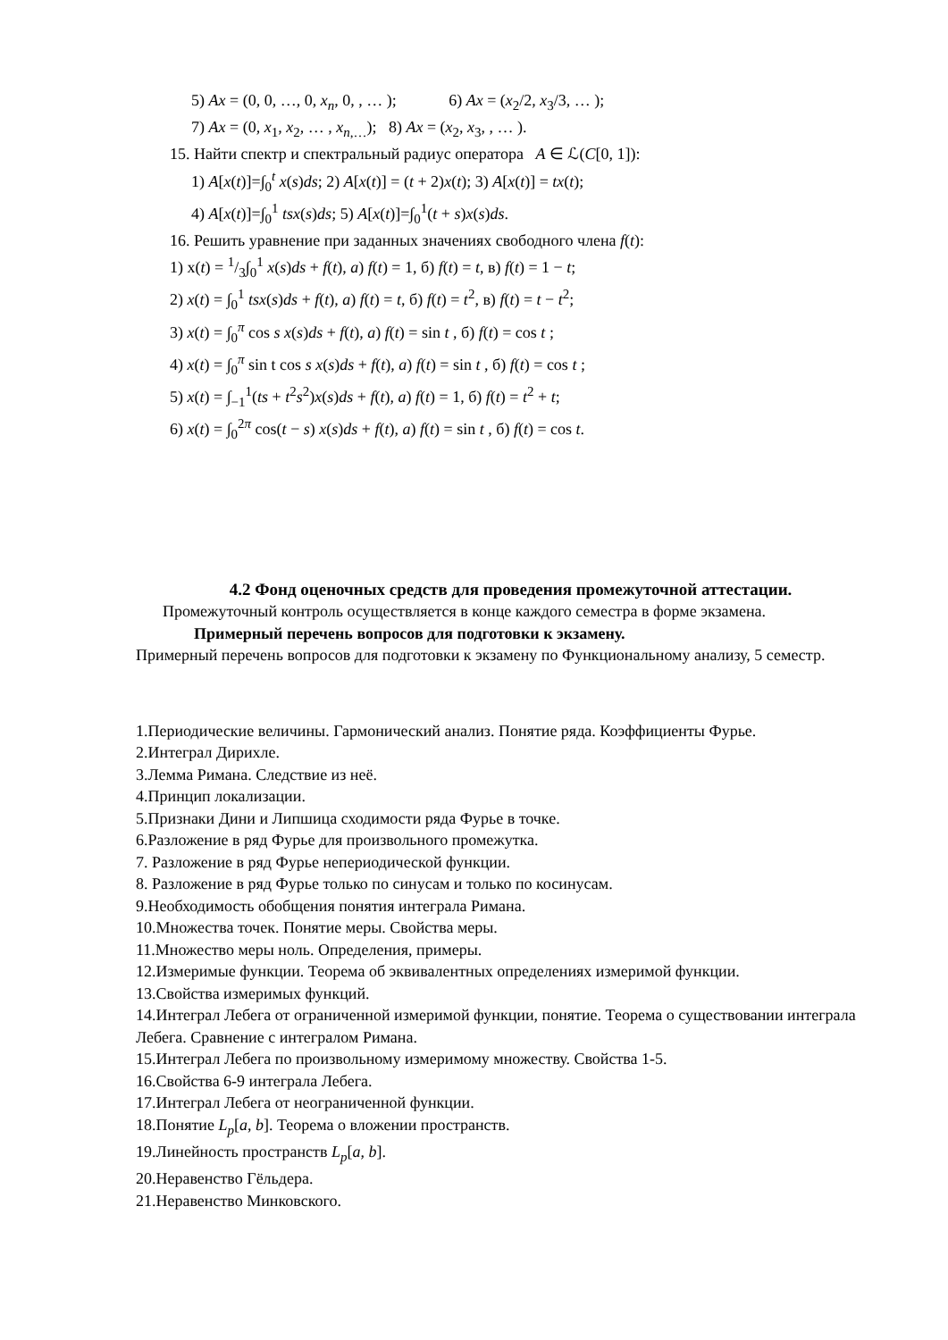5) Ax = (0, 0, …, 0, x<sub>n</sub>, 0, , … ); 6) Ax = (x<sub>2</sub>/2, x<sub>3</sub>/3, … );
7) Ax = (0, x<sub>1</sub>, x<sub>2</sub>, … , x<sub>n</sub><sub>,…</sub>); 8) Ax = (x<sub>2</sub>, x<sub>3</sub>, , … ).
15. Найти спектр и спектральный радиус оператора A ∈ ℒ(C[0, 1]):
1) A[x(t)]=∫<sub>0</sub><sup>t</sup> x(s)ds; 2) A[x(t)] = (t + 2)x(t); 3) A[x(t)] = tx(t);
4) A[x(t)]=∫<sub>0</sub><sup>1</sup> tsx(s)ds; 5) A[x(t)]=∫<sub>0</sub><sup>1</sup>(t + s)x(s)ds.
16. Решить уравнение при заданных значениях свободного члена f(t):
1) x(t) = 1/3∫<sub>0</sub><sup>1</sup> x(s)ds + f(t), a) f(t) = 1, б) f(t) = t, в) f(t) = 1 − t;
2) x(t) = ∫<sub>0</sub><sup>1</sup> tsx(s)ds + f(t), a) f(t) = t, б) f(t) = t<sup>2</sup>, в) f(t) = t − t<sup>2</sup>;
3) x(t) = ∫<sub>0</sub><sup>π</sup> cos s x(s)ds + f(t), a) f(t) = sin t , б) f(t) = cos t ;
4) x(t) = ∫<sub>0</sub><sup>π</sup> sin t cos s x(s)ds + f(t), a) f(t) = sin t , б) f(t) = cos t ;
5) x(t) = ∫<sub>−1</sub><sup>1</sup>(ts + t<sup>2</sup>s<sup>2</sup>)x(s)ds + f(t), a) f(t) = 1, б) f(t) = t<sup>2</sup> + t;
6) x(t) = ∫<sub>0</sub><sup>2π</sup> cos(t − s) x(s)ds + f(t), a) f(t) = sin t , б) f(t) = cos t.
4.2 Фонд оценочных средств для проведения промежуточной аттестации.
Промежуточный контроль осуществляется в конце каждого семестра в форме экзамена.
Примерный перечень вопросов для подготовки к экзамену.
Примерный перечень вопросов для подготовки к экзамену по Функциональному анализу, 5 семестр.
1.Периодические величины. Гармонический анализ. Понятие ряда. Коэффициенты Фурье.
2.Интеграл Дирихле.
3.Лемма Римана. Следствие из неё.
4.Принцип локализации.
5.Признаки Дини и Липшица сходимости ряда Фурье в точке.
6.Разложение в ряд Фурье для произвольного промежутка.
7. Разложение в ряд Фурье непериодической функции.
8. Разложение в ряд Фурье только по синусам и только по косинусам.
9.Необходимость обобщения понятия интеграла Римана.
10.Множества точек. Понятие меры. Свойства меры.
11.Множество меры ноль. Определения, примеры.
12.Измеримые функции. Теорема об эквивалентных определениях измеримой функции.
13.Свойства измеримых функций.
14.Интеграл Лебега от ограниченной измеримой функции, понятие. Теорема о существовании интеграла Лебега. Сравнение с интегралом Римана.
15.Интеграл Лебега по произвольному измеримому множеству. Свойства 1-5.
16.Свойства 6-9 интеграла Лебега.
17.Интеграл Лебега от неограниченной функции.
18.Понятие L<sub>p</sub>[a, b]. Теорема о вложении пространств.
19.Линейность пространств L<sub>p</sub>[a, b].
20.Неравенство Гёльдера.
21.Неравенство Минковского.